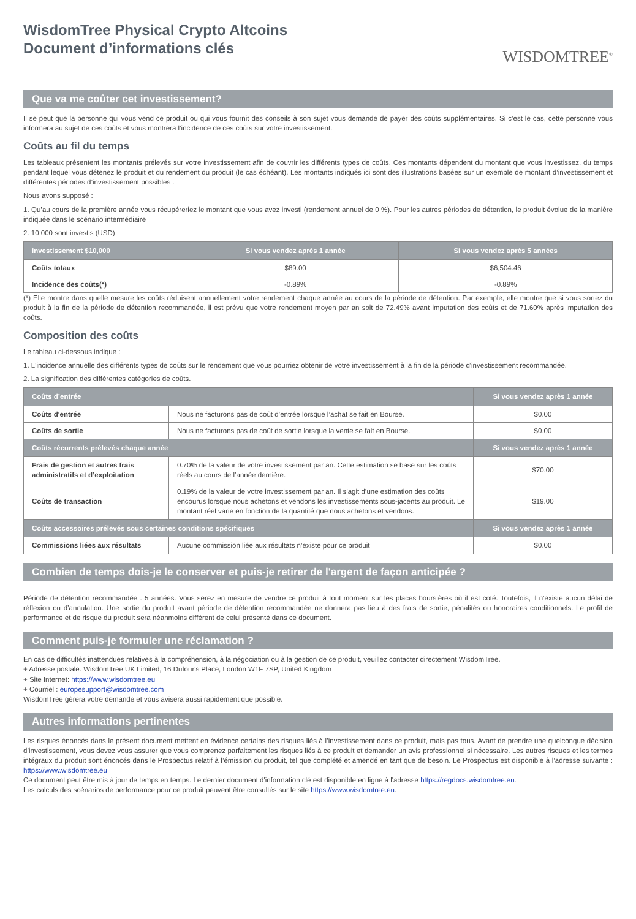WisdomTree Physical Crypto Altcoins
Document d’informations clés
WISDOMTREE<sup>®</sup>
Que va me coûter cet investissement?
Il se peut que la personne qui vous vend ce produit ou qui vous fournit des conseils à son sujet vous demande de payer des coûts supplémentaires. Si c’est le cas, cette personne vous informera au sujet de ces coûts et vous montrera l’incidence de ces coûts sur votre investissement.
Coûts au fil du temps
Les tableaux présentent les montants prélevés sur votre investissement afin de couvrir les différents types de coûts. Ces montants dépendent du montant que vous investissez, du temps pendant lequel vous détenez le produit et du rendement du produit (le cas échéant). Les montants indiqués ici sont des illustrations basées sur un exemple de montant d’investissement et différentes périodes d’investissement possibles :
Nous avons supposé :
1. Qu’au cours de la première année vous récupéreriez le montant que vous avez investi (rendement annuel de 0 %). Pour les autres périodes de détention, le produit évolue de la manière indiquée dans le scénario intermédiaire
2. 10 000 sont investis (USD)
| Investissement $10,000 | Si vous vendez après 1 année | Si vous vendez après 5 années |
| --- | --- | --- |
| Coûts totaux | $89.00 | $6,504.46 |
| Incidence des coûts(*) | -0.89% | -0.89% |
(*) Elle montre dans quelle mesure les coûts réduisent annuellement votre rendement chaque année au cours de la période de détention. Par exemple, elle montre que si vous sortez du produit à la fin de la période de détention recommandée, il est prévu que votre rendement moyen par an soit de 72.49% avant imputation des coûts et de 71.60% après imputation des coûts.
Composition des coûts
Le tableau ci-dessous indique :
1. L'incidence annuelle des différents types de coûts sur le rendement que vous pourriez obtenir de votre investissement à la fin de la période d'investissement recommandée.
2. La signification des différentes catégories de coûts.
| Coûts d’entrée | | Si vous vendez après 1 année |
| --- | --- | --- |
| Coûts d'entrée | Nous ne facturons pas de coût d’entrée lorsque l’achat se fait en Bourse. | $0.00 |
| Coûts de sortie | Nous ne facturons pas de coût de sortie lorsque la vente se fait en Bourse. | $0.00 |
| Coûts récurrents prélevés chaque année | | Si vous vendez après 1 année |
| Frais de gestion et autres frais administratifs et d’exploitation | 0.70% de la valeur de votre investissement par an. Cette estimation se base sur les coûts réels au cours de l’année dernière. | $70.00 |
| Coûts de transaction | 0.19% de la valeur de votre investissement par an. Il s’agit d’une estimation des coûts encourus lorsque nous achetons et vendons les investissements sous-jacents au produit. Le montant réel varie en fonction de la quantité que nous achetons et vendons. | $19.00 |
| Coûts accessoires prélevés sous certaines conditions spécifiques | | Si vous vendez après 1 année |
| Commissions liées aux résultats | Aucune commission liée aux résultats n’existe pour ce produit | $0.00 |
Combien de temps dois-je le conserver et puis-je retirer de l'argent de façon anticipée ?
Période de détention recommandée : 5 années. Vous serez en mesure de vendre ce produit à tout moment sur les places boursières où il est coté. Toutefois, il n’existe aucun délai de réflexion ou d’annulation. Une sortie du produit avant période de détention recommandée ne donnera pas lieu à des frais de sortie, pénalités ou honoraires conditionnels. Le profil de performance et de risque du produit sera néanmoins différent de celui présenté dans ce document.
Comment puis-je formuler une réclamation ?
En cas de difficultés inattendues relatives à la compréhension, à la négociation ou à la gestion de ce produit, veuillez contacter directement WisdomTree.
+ Adresse postale: WisdomTree UK Limited, 16 Dufour's Place, London W1F 7SP, United Kingdom
+ Site Internet: https://www.wisdomtree.eu
+ Courriel : europesupport@wisdomtree.com
WisdomTree gèrera votre demande et vous avisera aussi rapidement que possible.
Autres informations pertinentes
Les risques énoncés dans le présent document mettent en évidence certains des risques liés à l’investissement dans ce produit, mais pas tous. Avant de prendre une quelconque décision d’investissement, vous devez vous assurer que vous comprenez parfaitement les risques liés à ce produit et demander un avis professionnel si nécessaire. Les autres risques et les termes intégraux du produit sont énoncés dans le Prospectus relatif à l’émission du produit, tel que complété et amendé en tant que de besoin. Le Prospectus est disponible à l’adresse suivante : https://www.wisdomtree.eu
Ce document peut être mis à jour de temps en temps. Le dernier document d'information clé est disponible en ligne à l'adresse https://regdocs.wisdomtree.eu.
Les calculs des scénarios de performance pour ce produit peuvent être consultés sur le site https://www.wisdomtree.eu.